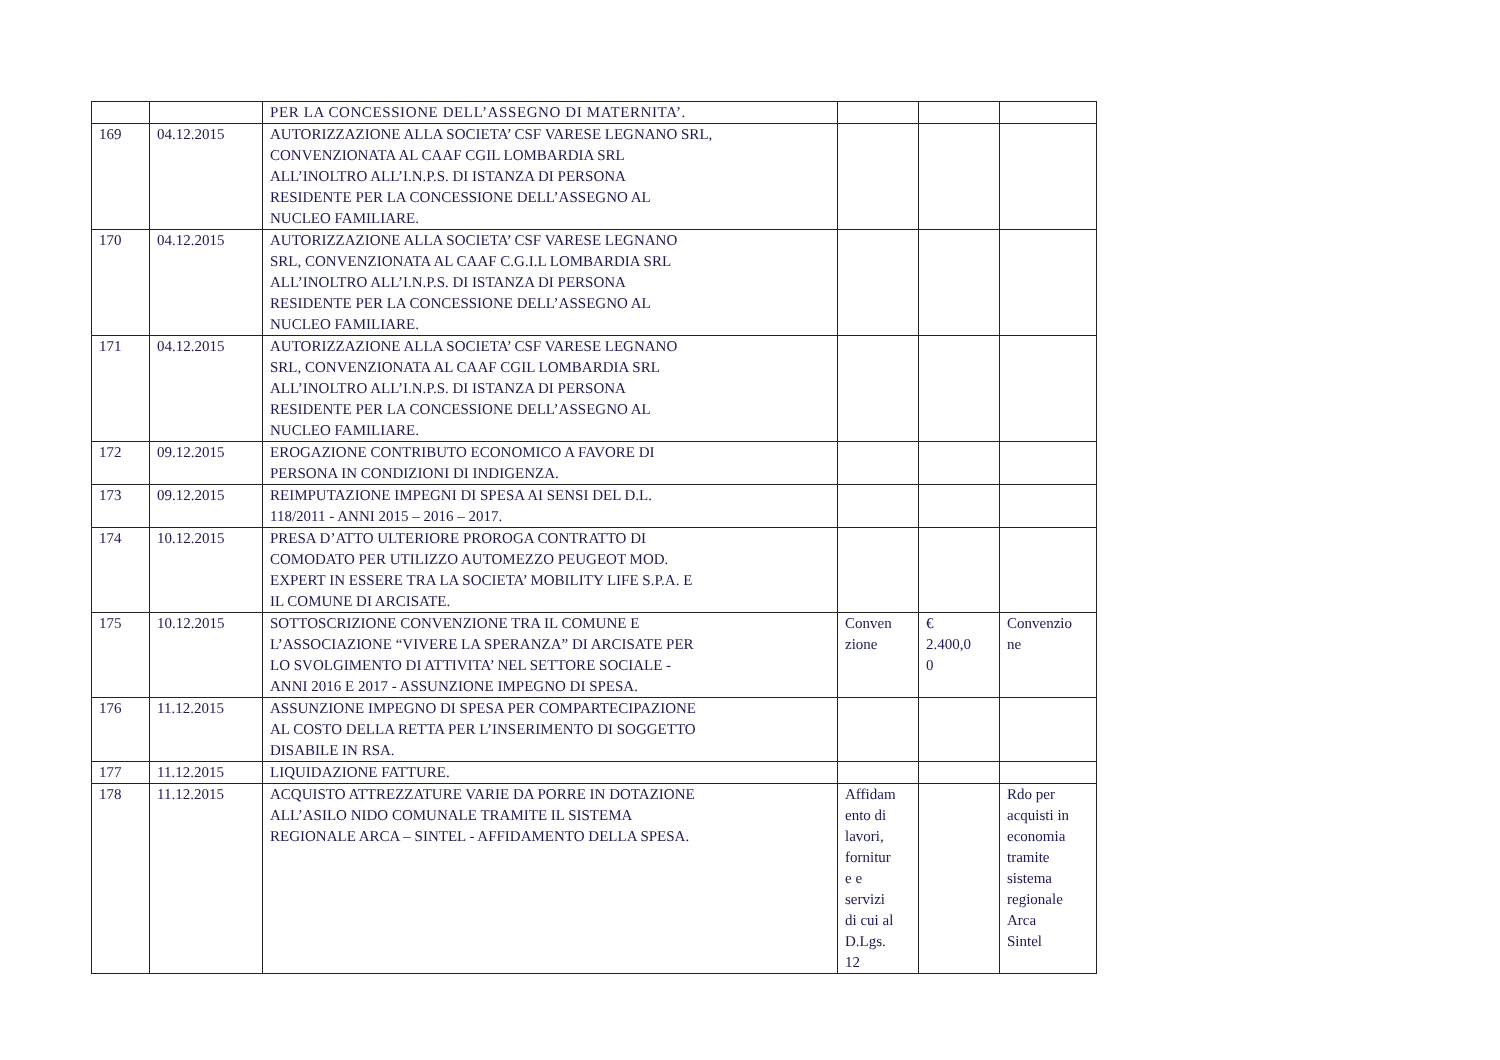| | | PER LA CONCESSIONE DELL’ASSEGNO DI MATERNITA’. | | | |
| 169 | 04.12.2015 | AUTORIZZAZIONE ALLA SOCIETA’ CSF VARESE LEGNANO SRL, CONVENZIONATA AL CAAF CGIL LOMBARDIA SRL ALL’INOLTRO ALL’I.N.P.S. DI ISTANZA DI PERSONA RESIDENTE PER LA CONCESSIONE DELL’ASSEGNO AL NUCLEO FAMILIARE. | | | |
| 170 | 04.12.2015 | AUTORIZZAZIONE ALLA SOCIETA’ CSF VARESE LEGNANO SRL, CONVENZIONATA AL CAAF C.G.I.L LOMBARDIA SRL ALL’INOLTRO ALL’I.N.P.S. DI ISTANZA DI PERSONA RESIDENTE PER LA CONCESSIONE DELL’ASSEGNO AL NUCLEO FAMILIARE. | | | |
| 171 | 04.12.2015 | AUTORIZZAZIONE ALLA SOCIETA’ CSF VARESE LEGNANO SRL, CONVENZIONATA AL CAAF CGIL LOMBARDIA SRL ALL’INOLTRO ALL’I.N.P.S. DI ISTANZA DI PERSONA RESIDENTE PER LA CONCESSIONE DELL’ASSEGNO AL NUCLEO FAMILIARE. | | | |
| 172 | 09.12.2015 | EROGAZIONE CONTRIBUTO ECONOMICO A FAVORE DI PERSONA IN CONDIZIONI DI INDIGENZA. | | | |
| 173 | 09.12.2015 | REIMPUTAZIONE IMPEGNI DI SPESA AI SENSI DEL D.L. 118/2011 - ANNI 2015 – 2016 – 2017. | | | |
| 174 | 10.12.2015 | PRESA D’ATTO ULTERIORE PROROGA CONTRATTO DI COMODATO PER UTILIZZO AUTOMEZZO PEUGEOT MOD. EXPERT IN ESSERE TRA LA SOCIETA’ MOBILITY LIFE S.P.A. E IL COMUNE DI ARCISATE. | | | |
| 175 | 10.12.2015 | SOTTOSCRIZIONE CONVENZIONE TRA IL COMUNE E L’ASSOCIAZIONE “VIVERE LA SPERANZA” DI ARCISATE PER LO SVOLGIMENTO DI ATTIVITA’ NEL SETTORE SOCIALE - ANNI 2016 E 2017 - ASSUNZIONE IMPEGNO DI SPESA. | Conven zione | € 2.400,0 0 | Convenzio ne |
| 176 | 11.12.2015 | ASSUNZIONE IMPEGNO DI SPESA PER COMPARTECIPAZIONE AL COSTO DELLA RETTA PER L’INSERIMENTO DI SOGGETTO DISABILE IN RSA. | | | |
| 177 | 11.12.2015 | LIQUIDAZIONE FATTURE. | | | |
| 178 | 11.12.2015 | ACQUISTO ATTREZZATURE VARIE DA PORRE IN DOTAZIONE ALL’ASILO NIDO COMUNALE TRAMITE IL SISTEMA REGIONALE ARCA – SINTEL - AFFIDAMENTO DELLA SPESA. | Affidam ento di lavori, fornitur e e servizi di cui al D.Lgs. 12 | | Rdo per acquisti in economia tramite sistema regionale Arca Sintel |